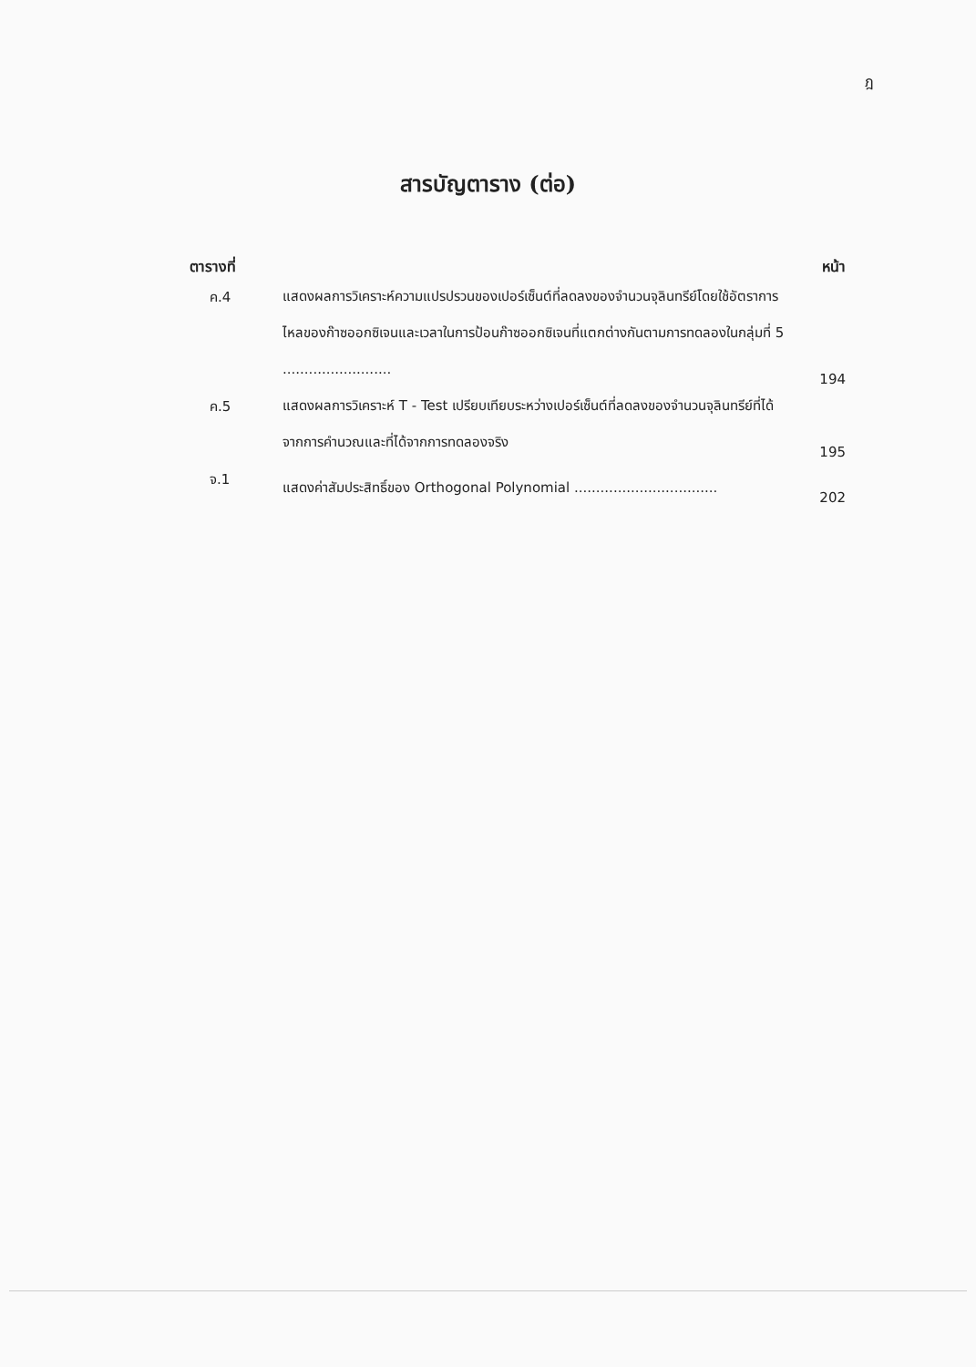ฎ
สารบัญตาราง (ต่อ)
| ตารางที่ | | หน้า |
| --- | --- | --- |
| ค.4 | แสดงผลการวิเคราะห์ความแปรปรวนของเปอร์เซ็นต์ที่ลดลงของจำนวนจุลินทรีย์โดยใช้อัตราการไหลของก๊าซออกซิเจนและเวลาในการป้อนก๊าซออกซิเจนที่แตกต่างกันตามการทดลองในกลุ่มที่ 5 ......................... | 194 |
| ค.5 | แสดงผลการวิเคราะห์ T - Test เปรียบเทียบระหว่างเปอร์เซ็นต์ที่ลดลงของจำนวนจุลินทรีย์ที่ได้จากการคำนวณและที่ได้จากการทดลองจริง | 195 |
| จ.1 | แสดงค่าสัมประสิทธิ์ของ Orthogonal Polynomial ................................. | 202 |